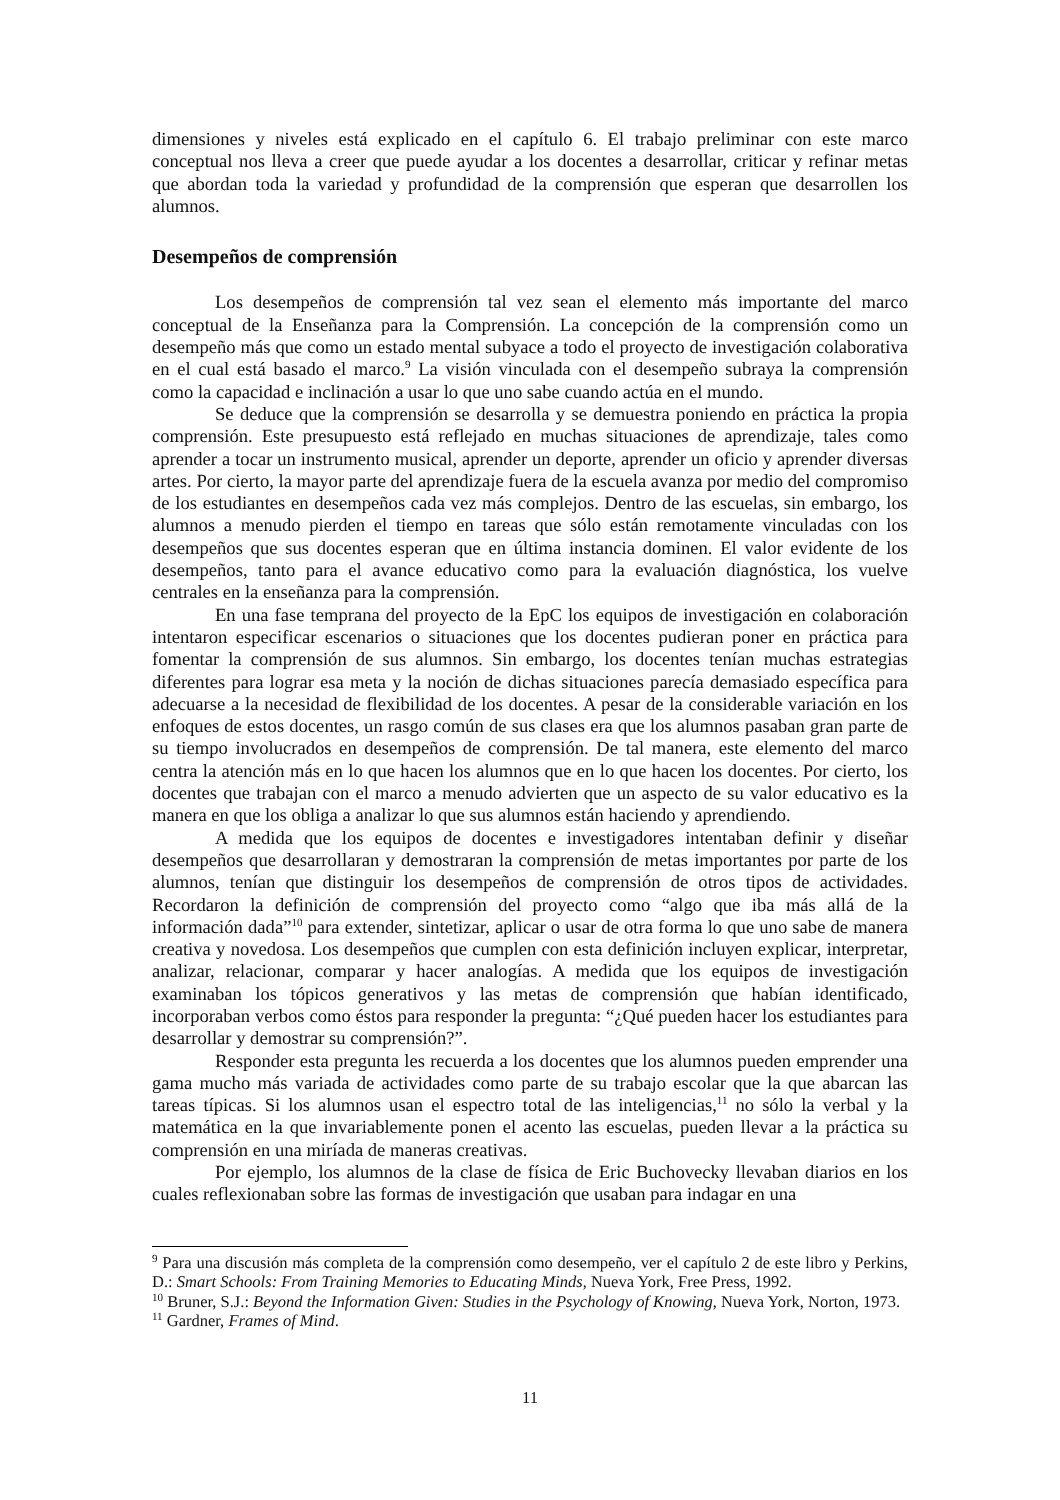dimensiones y niveles está explicado en el capítulo 6. El trabajo preliminar con este marco conceptual nos lleva a creer que puede ayudar a los docentes a desarrollar, criticar y refinar metas que abordan toda la variedad y profundidad de la comprensión que esperan que desarrollen los alumnos.
Desempeños de comprensión
Los desempeños de comprensión tal vez sean el elemento más importante del marco conceptual de la Enseñanza para la Comprensión. La concepción de la comprensión como un desempeño más que como un estado mental subyace a todo el proyecto de investigación colaborativa en el cual está basado el marco.<sup>9</sup> La visión vinculada con el desempeño subraya la comprensión como la capacidad e inclinación a usar lo que uno sabe cuando actúa en el mundo.
Se deduce que la comprensión se desarrolla y se demuestra poniendo en práctica la propia comprensión. Este presupuesto está reflejado en muchas situaciones de aprendizaje, tales como aprender a tocar un instrumento musical, aprender un deporte, aprender un oficio y aprender diversas artes. Por cierto, la mayor parte del aprendizaje fuera de la escuela avanza por medio del compromiso de los estudiantes en desempeños cada vez más complejos. Dentro de las escuelas, sin embargo, los alumnos a menudo pierden el tiempo en tareas que sólo están remotamente vinculadas con los desempeños que sus docentes esperan que en última instancia dominen. El valor evidente de los desempeños, tanto para el avance educativo como para la evaluación diagnóstica, los vuelve centrales en la enseñanza para la comprensión.
En una fase temprana del proyecto de la EpC los equipos de investigación en colaboración intentaron especificar escenarios o situaciones que los docentes pudieran poner en práctica para fomentar la comprensión de sus alumnos. Sin embargo, los docentes tenían muchas estrategias diferentes para lograr esa meta y la noción de dichas situaciones parecía demasiado específica para adecuarse a la necesidad de flexibilidad de los docentes. A pesar de la considerable variación en los enfoques de estos docentes, un rasgo común de sus clases era que los alumnos pasaban gran parte de su tiempo involucrados en desempeños de comprensión. De tal manera, este elemento del marco centra la atención más en lo que hacen los alumnos que en lo que hacen los docentes. Por cierto, los docentes que trabajan con el marco a menudo advierten que un aspecto de su valor educativo es la manera en que los obliga a analizar lo que sus alumnos están haciendo y aprendiendo.
A medida que los equipos de docentes e investigadores intentaban definir y diseñar desempeños que desarrollaran y demostraran la comprensión de metas importantes por parte de los alumnos, tenían que distinguir los desempeños de comprensión de otros tipos de actividades. Recordaron la definición de comprensión del proyecto como “algo que iba más allá de la información dada”<sup>10</sup> para extender, sintetizar, aplicar o usar de otra forma lo que uno sabe de manera creativa y novedosa. Los desempeños que cumplen con esta definición incluyen explicar, interpretar, analizar, relacionar, comparar y hacer analogías. A medida que los equipos de investigación examinaban los tópicos generativos y las metas de comprensión que habían identificado, incorporaban verbos como éstos para responder la pregunta: “¿Qué pueden hacer los estudiantes para desarrollar y demostrar su comprensión?”.
Responder esta pregunta les recuerda a los docentes que los alumnos pueden emprender una gama mucho más variada de actividades como parte de su trabajo escolar que la que abarcan las tareas típicas. Si los alumnos usan el espectro total de las inteligencias,<sup>11</sup> no sólo la verbal y la matemática en la que invariablemente ponen el acento las escuelas, pueden llevar a la práctica su comprensión en una miríada de maneras creativas.
Por ejemplo, los alumnos de la clase de física de Eric Buchovecky llevaban diarios en los cuales reflexionaban sobre las formas de investigación que usaban para indagar en una
<sup>9</sup> Para una discusión más completa de la comprensión como desempeño, ver el capítulo 2 de este libro y Perkins, D.: Smart Schools: From Training Memories to Educating Minds, Nueva York, Free Press, 1992.
<sup>10</sup> Bruner, S.J.: Beyond the Information Given: Studies in the Psychology of Knowing, Nueva York, Norton, 1973.
<sup>11</sup> Gardner, Frames of Mind.
11